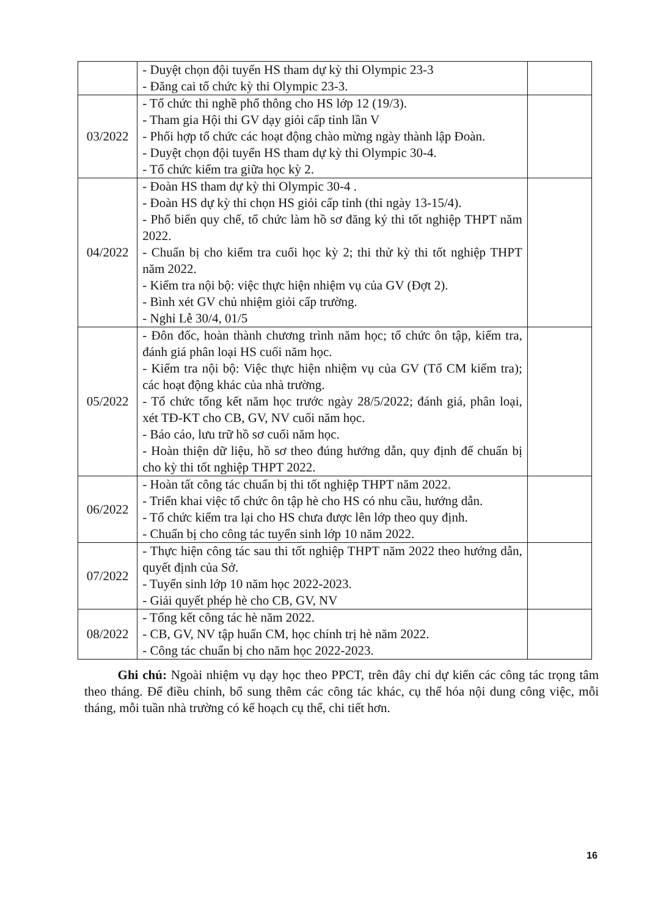| | - Duyệt chọn đội tuyển HS tham dự kỳ thi Olympic 23-3 - Đăng cai tổ chức kỳ thi Olympic 23-3. | |
| 03/2022 | - Tổ chức thi nghề phổ thông cho HS lớp 12 (19/3). - Tham gia Hội thi GV dạy giỏi cấp tỉnh lần V - Phối hợp tổ chức các hoạt động chào mừng ngày thành lập Đoàn. - Duyệt chọn đội tuyển HS tham dự kỳ thi Olympic 30-4. - Tổ chức kiểm tra giữa học kỳ 2. | |
| 04/2022 | - Đoàn HS tham dự kỳ thi Olympic 30-4 . - Đoàn HS dự kỳ thi chọn HS giỏi cấp tỉnh (thi ngày 13-15/4). - Phổ biến quy chế, tổ chức làm hồ sơ đăng ký thi tốt nghiệp THPT năm 2022. - Chuẩn bị cho kiểm tra cuối học kỳ 2; thi thử kỳ thi tốt nghiệp THPT năm 2022. - Kiểm tra nội bộ: việc thực hiện nhiệm vụ của GV (Đợt 2). - Bình xét GV chủ nhiệm giỏi cấp trường. - Nghỉ Lễ 30/4, 01/5 | |
| 05/2022 | - Đôn đốc, hoàn thành chương trình năm học; tổ chức ôn tập, kiểm tra, đánh giá phân loại HS cuối năm học. - Kiểm tra nội bộ: Việc thực hiện nhiệm vụ của GV (Tổ CM kiểm tra); các hoạt động khác của nhà trường. - Tổ chức tổng kết năm học trước ngày 28/5/2022; đánh giá, phân loại, xét TĐ-KT cho CB, GV, NV cuối năm học. - Báo cáo, lưu trữ hồ sơ cuối năm học. - Hoàn thiện dữ liệu, hồ sơ theo đúng hướng dẫn, quy định để chuẩn bị cho kỳ thi tốt nghiệp THPT 2022. | |
| 06/2022 | - Hoàn tất công tác chuẩn bị thi tốt nghiệp THPT năm 2022. - Triển khai việc tổ chức ôn tập hè cho HS có nhu cầu, hướng dẫn. - Tổ chức kiểm tra lại cho HS chưa được lên lớp theo quy định. - Chuẩn bị cho công tác tuyển sinh lớp 10 năm 2022. | |
| 07/2022 | - Thực hiện công tác sau thi tốt nghiệp THPT năm 2022 theo hướng dẫn, quyết định của Sở. - Tuyển sinh lớp 10 năm học 2022-2023. - Giải quyết phép hè cho CB, GV, NV | |
| 08/2022 | - Tổng kết công tác hè năm 2022. - CB, GV, NV tập huấn CM, học chính trị hè năm 2022. - Công tác chuẩn bị cho năm học 2022-2023. | |
Ghi chú: Ngoài nhiệm vụ dạy học theo PPCT, trên đây chỉ dự kiến các công tác trọng tâm theo tháng. Để điều chỉnh, bổ sung thêm các công tác khác, cụ thể hóa nội dung công việc, mỗi tháng, mỗi tuần nhà trường có kế hoạch cụ thể, chi tiết hơn.
16